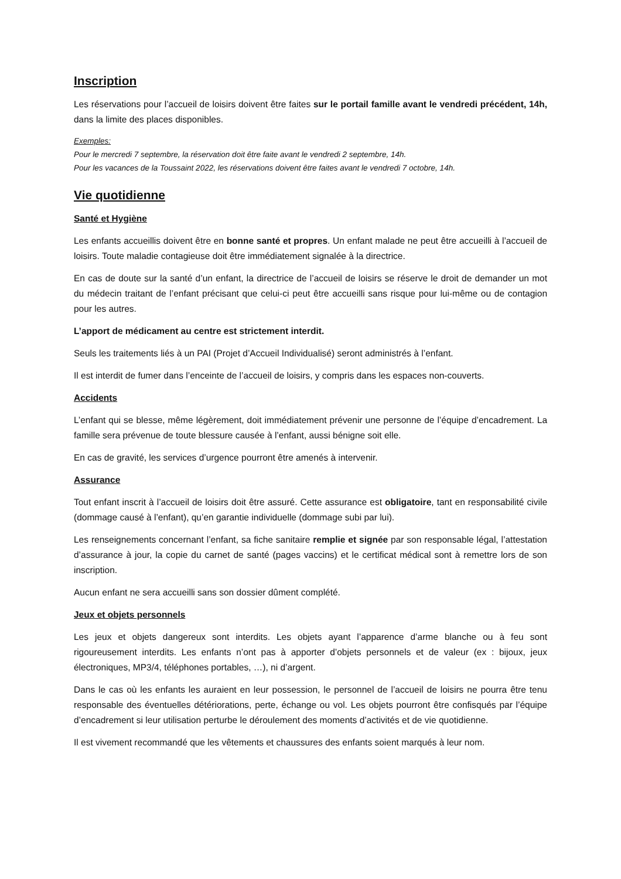Inscription
Les réservations pour l’accueil de loisirs doivent être faites sur le portail famille avant le vendredi précédent, 14h, dans la limite des places disponibles.
Exemples:
Pour le mercredi 7 septembre, la réservation doit être faite avant le vendredi 2 septembre, 14h.
Pour les vacances de la Toussaint 2022, les réservations doivent être faites avant le vendredi 7 octobre, 14h.
Vie quotidienne
Santé et Hygiène
Les enfants accueillis doivent être en bonne santé et propres. Un enfant malade ne peut être accueilli à l’accueil de loisirs. Toute maladie contagieuse doit être immédiatement signalée à la directrice.
En cas de doute sur la santé d’un enfant, la directrice de l’accueil de loisirs se réserve le droit de demander un mot du médecin traitant de l’enfant précisant que celui-ci peut être accueilli sans risque pour lui-même ou de contagion pour les autres.
L’apport de médicament au centre est strictement interdit.
Seuls les traitements liés à un PAI (Projet d’Accueil Individualisé) seront administrés à l’enfant.
Il est interdit de fumer dans l’enceinte de l’accueil de loisirs, y compris dans les espaces non-couverts.
Accidents
L’enfant qui se blesse, même légèrement, doit immédiatement prévenir une personne de l’équipe d’encadrement. La famille sera prévenue de toute blessure causée à l’enfant, aussi bénigne soit elle.
En cas de gravité, les services d’urgence pourront être amenés à intervenir.
Assurance
Tout enfant inscrit à l’accueil de loisirs doit être assuré. Cette assurance est obligatoire, tant en responsabilité civile (dommage causé à l’enfant), qu’en garantie individuelle (dommage subi par lui).
Les renseignements concernant l’enfant, sa fiche sanitaire remplie et signée par son responsable légal, l’attestation d’assurance à jour, la copie du carnet de santé (pages vaccins) et le certificat médical sont à remettre lors de son inscription.
Aucun enfant ne sera accueilli sans son dossier dûment complété.
Jeux et objets personnels
Les jeux et objets dangereux sont interdits. Les objets ayant l’apparence d’arme blanche ou à feu sont rigoureusement interdits. Les enfants n’ont pas à apporter d’objets personnels et de valeur (ex : bijoux, jeux électroniques, MP3/4, téléphones portables, …), ni d’argent.
Dans le cas où les enfants les auraient en leur possession, le personnel de l’accueil de loisirs ne pourra être tenu responsable des éventuelles détériorations, perte, échange ou vol. Les objets pourront être confisqués par l’équipe d’encadrement si leur utilisation perturbe le déroulement des moments d’activités et de vie quotidienne.
Il est vivement recommandé que les vêtements et chaussures des enfants soient marqués à leur nom.